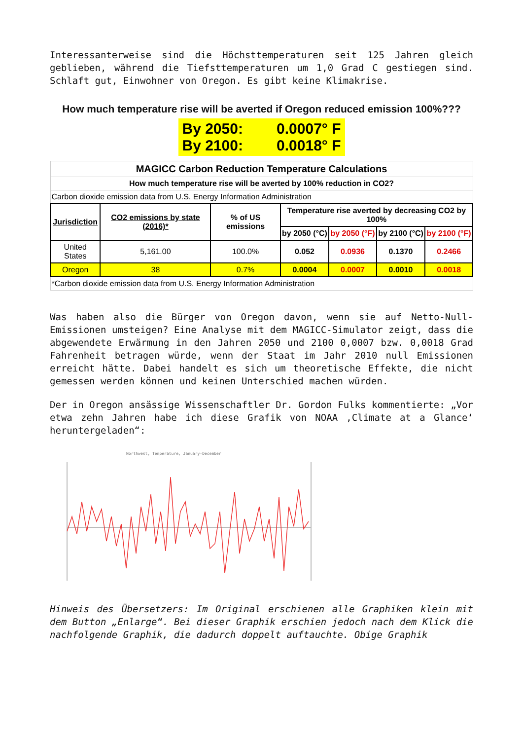Interessanterweise sind die Höchsttemperaturen seit 125 Jahren gleich geblieben, während die Tiefsttemperaturen um 1,0 Grad C gestiegen sind. Schlaft gut, Einwohner von Oregon. Es gibt keine Klimakrise.
How much temperature rise will be averted if Oregon reduced emission 100%???
By 2050: 0.0007° F
By 2100: 0.0018° F
| MAGICC Carbon Reduction Temperature Calculations | | | | | | |
| How much temperature rise will be averted by 100% reduction in CO2? | | | | | | |
| Carbon dioxide emission data from U.S. Energy Information Administration | | | | | | |
| Jurisdiction | CO2 emissions by state (2016)* | % of US emissions | Temperature rise averted by decreasing CO2 by 100% | | | |
| | | | by 2050 (°C) | by 2050 (°F) | by 2100 (°C) | by 2100 (°F) |
| United States | 5,161.00 | 100.0% | 0.052 | 0.0936 | 0.1370 | 0.2466 |
| Oregon | 38 | 0.7% | 0.0004 | 0.0007 | 0.0010 | 0.0018 |
| *Carbon dioxide emission data from U.S. Energy Information Administration | | | | | | |
Was haben also die Bürger von Oregon davon, wenn sie auf Netto-Null-Emissionen umsteigen? Eine Analyse mit dem MAGICC-Simulator zeigt, dass die abgewendete Erwärmung in den Jahren 2050 und 2100 0,0007 bzw. 0,0018 Grad Fahrenheit betragen würde, wenn der Staat im Jahr 2010 null Emissionen erreicht hätte. Dabei handelt es sich um theoretische Effekte, die nicht gemessen werden können und keinen Unterschied machen würden.
Der in Oregon ansässige Wissenschaftler Dr. Gordon Fulks kommentierte: „Vor etwa zehn Jahren habe ich diese Grafik von NOAA ‚Climate at a Glance‘ heruntergeladen“:
Northwest, Temperature, January-December
Hinweis des Übersetzers: Im Original erschienen alle Graphiken klein mit dem Button „Enlarge“. Bei dieser Graphik erschien jedoch nach dem Klick die nachfolgende Graphik, die dadurch doppelt auftauchte. Obige Graphik